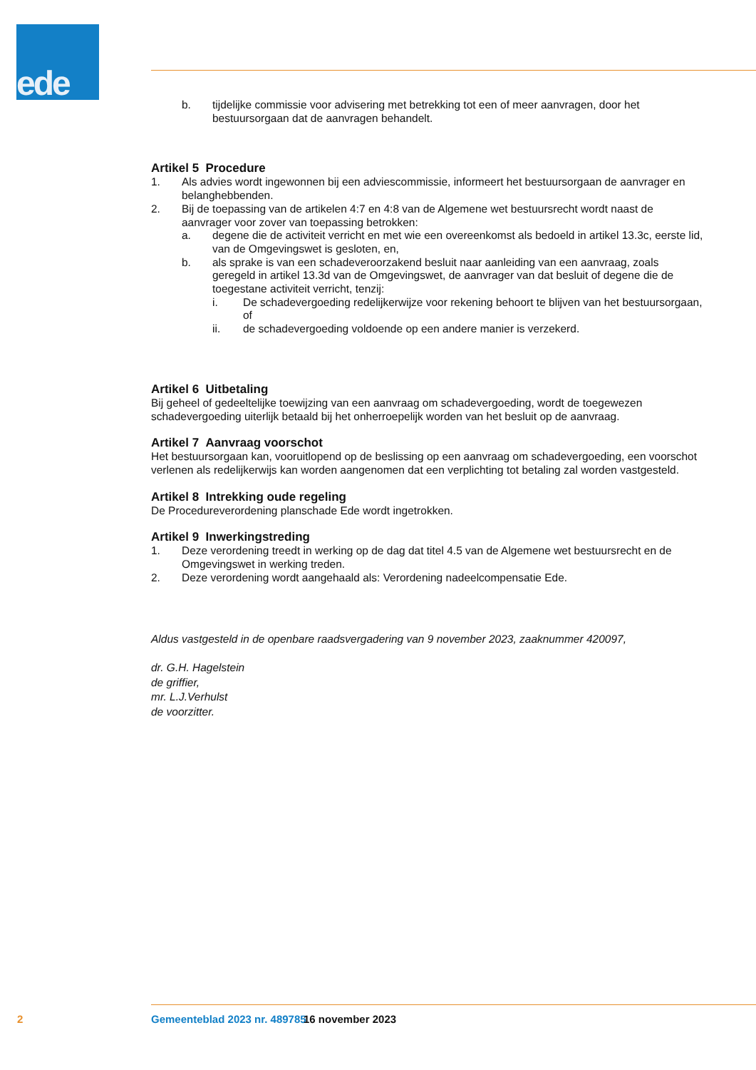ede
b. tijdelijke commissie voor advisering met betrekking tot een of meer aanvragen, door het bestuursorgaan dat de aanvragen behandelt.
Artikel 5 Procedure
1. Als advies wordt ingewonnen bij een adviescommissie, informeert het bestuursorgaan de aanvrager en belanghebbenden.
2. Bij de toepassing van de artikelen 4:7 en 4:8 van de Algemene wet bestuursrecht wordt naast de aanvrager voor zover van toepassing betrokken:
a. degene die de activiteit verricht en met wie een overeenkomst als bedoeld in artikel 13.3c, eerste lid, van de Omgevingswet is gesloten, en,
b. als sprake is van een schadeveroorzakend besluit naar aanleiding van een aanvraag, zoals geregeld in artikel 13.3d van de Omgevingswet, de aanvrager van dat besluit of degene die de toegestane activiteit verricht, tenzij:
i. De schadevergoeding redelijkerwijze voor rekening behoort te blijven van het bestuursorgaan, of
ii. de schadevergoeding voldoende op een andere manier is verzekerd.
Artikel 6 Uitbetaling
Bij geheel of gedeeltelijke toewijzing van een aanvraag om schadevergoeding, wordt de toegewezen schadevergoeding uiterlijk betaald bij het onherroepelijk worden van het besluit op de aanvraag.
Artikel 7 Aanvraag voorschot
Het bestuursorgaan kan, vooruitlopend op de beslissing op een aanvraag om schadevergoeding, een voorschot verlenen als redelijkerwijs kan worden aangenomen dat een verplichting tot betaling zal worden vastgesteld.
Artikel 8 Intrekking oude regeling
De Procedureverordening planschade Ede wordt ingetrokken.
Artikel 9 Inwerkingstreding
1. Deze verordening treedt in werking op de dag dat titel 4.5 van de Algemene wet bestuursrecht en de Omgevingswet in werking treden.
2. Deze verordening wordt aangehaald als: Verordening nadeelcompensatie Ede.
Aldus vastgesteld in de openbare raadsvergadering van 9 november 2023, zaaknummer 420097,
dr. G.H. Hagelstein
de griffier,
mr. L.J.Verhulst
de voorzitter.
2 Gemeenteblad 2023 nr. 489785 16 november 2023